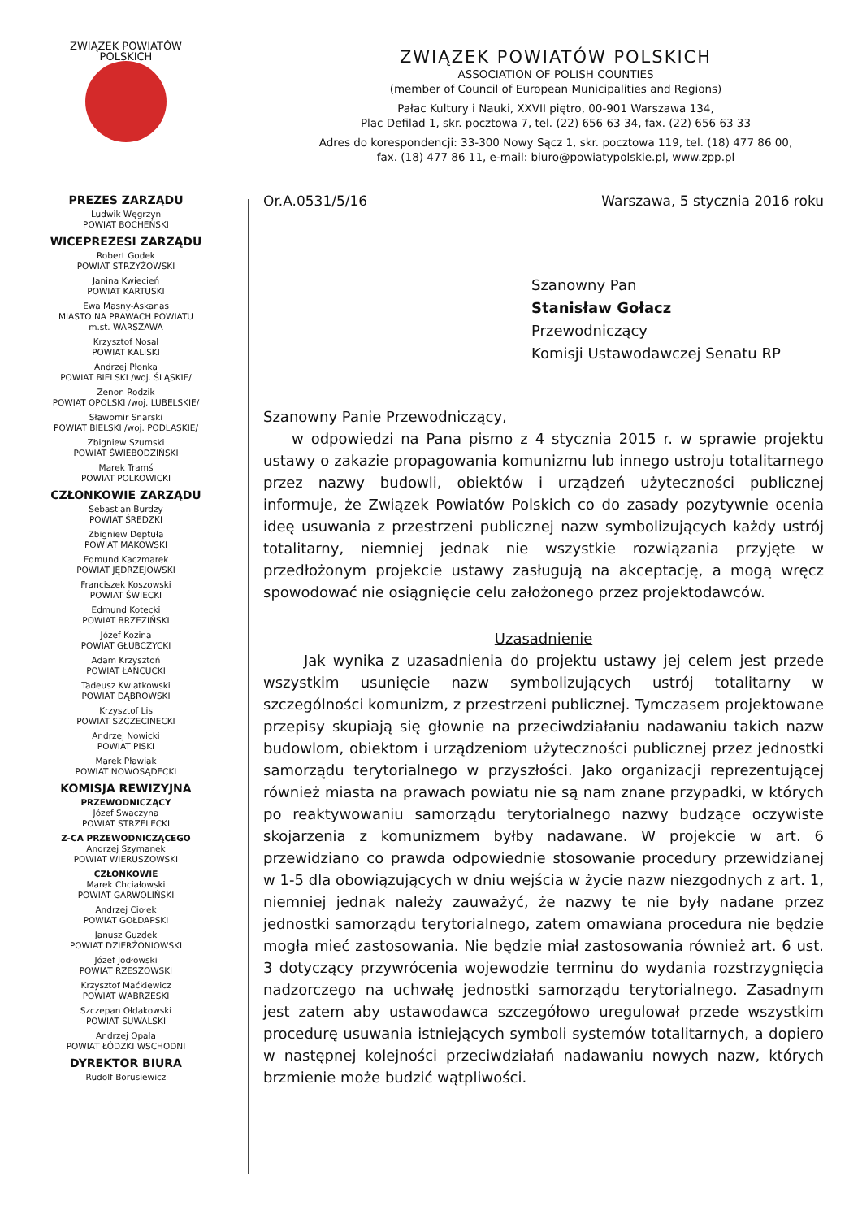ZWIĄZEK POWIATÓW POLSKICH
PREZES ZARZĄDU
Ludwik Węgrzyn
POWIAT BOCHEŃSKI
WICEPREZESI ZARZĄDU
Robert Godek
POWIAT STRZYŻOWSKI
Janina Kwiecień
POWIAT KARTUSKI
Ewa Masny-Askanas
MIASTO NA PRAWACH POWIATU
m.st. WARSZAWA
Krzysztof Nosal
POWIAT KALISKI
Andrzej Płonka
POWIAT BIELSKI /woj. ŚLĄSKIE/
Zenon Rodzik
POWIAT OPOLSKI /woj. LUBELSKIE/
Sławomir Snarski
POWIAT BIELSKI /woj. PODLASKIE/
Zbigniew Szumski
POWIAT ŚWIEBODZIŃSKI
Marek Tramś
POWIAT POLKOWICKI
CZŁONKOWIE ZARZĄDU
Sebastian Burdzy
POWIAT ŚREDZKI
Zbigniew Deptuła
POWIAT MAKOWSKI
Edmund Kaczmarek
POWIAT JĘDRZEJOWSKI
Franciszek Koszowski
POWIAT ŚWIECKI
Edmund Kotecki
POWIAT BRZEZIŃSKI
Józef Kozina
POWIAT GŁUBCZYCKI
Adam Krzysztoń
POWIAT ŁAŃCUCKI
Tadeusz Kwiatkowski
POWIAT DĄBROWSKI
Krzysztof Lis
POWIAT SZCZECINECKI
Andrzej Nowicki
POWIAT PISKI
Marek Pławiak
POWIAT NOWOSĄDECKI
KOMISJA REWIZYJNA
PRZEWODNICZĄCY
Józef Swaczyna
POWIAT STRZELECKI
Z-CA PRZEWODNICZĄCEGO
Andrzej Szymanek
POWIAT WIERUSZOWSKI
CZŁONKOWIE
Marek Chciałowski
POWIAT GARWOLIŃSKI
Andrzej Ciołek
POWIAT GOŁDAPSKI
Janusz Guzdek
POWIAT DZIERŻONIOWSKI
Józef Jodłowski
POWIAT RZESZOWSKI
Krzysztof Maćkiewicz
POWIAT WĄBRZESKI
Szczepan Ołdakowski
POWIAT SUWALSKI
Andrzej Opala
POWIAT ŁÓDZKI WSCHODNI
DYREKTOR BIURA
Rudolf Borusiewicz
ZWIĄZEK POWIATÓW POLSKICH
ASSOCIATION OF POLISH COUNTIES
(member of Council of European Municipalities and Regions)
Pałac Kultury i Nauki, XXVII piętro, 00-901 Warszawa 134,
Plac Defilad 1, skr. pocztowa 7, tel. (22) 656 63 34, fax. (22) 656 63 33
Adres do korespondencji: 33-300 Nowy Sącz 1, skr. pocztowa 119, tel. (18) 477 86 00,
fax. (18) 477 86 11, e-mail: biuro@powiatypolskie.pl, www.zpp.pl
Or.A.0531/5/16 Warszawa, 5 stycznia 2016 roku
Szanowny Pan
Stanisław Gołacz
Przewodniczący
Komisji Ustawodawczej Senatu RP
Szanowny Panie Przewodniczący,
w odpowiedzi na Pana pismo z 4 stycznia 2015 r. w sprawie projektu ustawy o zakazie propagowania komunizmu lub innego ustroju totalitarnego przez nazwy budowli, obiektów i urządzeń użyteczności publicznej informuje, że Związek Powiatów Polskich co do zasady pozytywnie ocenia ideę usuwania z przestrzeni publicznej nazw symbolizujących każdy ustrój totalitarny, niemniej jednak nie wszystkie rozwiązania przyjęte w przedłożonym projekcie ustawy zasługują na akceptację, a mogą wręcz spowodować nie osiągnięcie celu założonego przez projektodawców.
Uzasadnienie
Jak wynika z uzasadnienia do projektu ustawy jej celem jest przede wszystkim usunięcie nazw symbolizujących ustrój totalitarny w szczególności komunizm, z przestrzeni publicznej. Tymczasem projektowane przepisy skupiają się głownie na przeciwdziałaniu nadawaniu takich nazw budowlom, obiektom i urządzeniom użyteczności publicznej przez jednostki samorządu terytorialnego w przyszłości. Jako organizacji reprezentującej również miasta na prawach powiatu nie są nam znane przypadki, w których po reaktywowaniu samorządu terytorialnego nazwy budzące oczywiste skojarzenia z komunizmem byłby nadawane. W projekcie w art. 6 przewidziano co prawda odpowiednie stosowanie procedury przewidzianej w 1-5 dla obowiązujących w dniu wejścia w życie nazw niezgodnych z art. 1, niemniej jednak należy zauważyć, że nazwy te nie były nadane przez jednostki samorządu terytorialnego, zatem omawiana procedura nie będzie mogła mieć zastosowania. Nie będzie miał zastosowania również art. 6 ust. 3 dotyczący przywrócenia wojewodzie terminu do wydania rozstrzygnięcia nadzorczego na uchwałę jednostki samorządu terytorialnego. Zasadnym jest zatem aby ustawodawca szczegółowo uregulował przede wszystkim procedurę usuwania istniejących symboli systemów totalitarnych, a dopiero w następnej kolejności przeciwdziałań nadawaniu nowych nazw, których brzmienie może budzić wątpliwości.